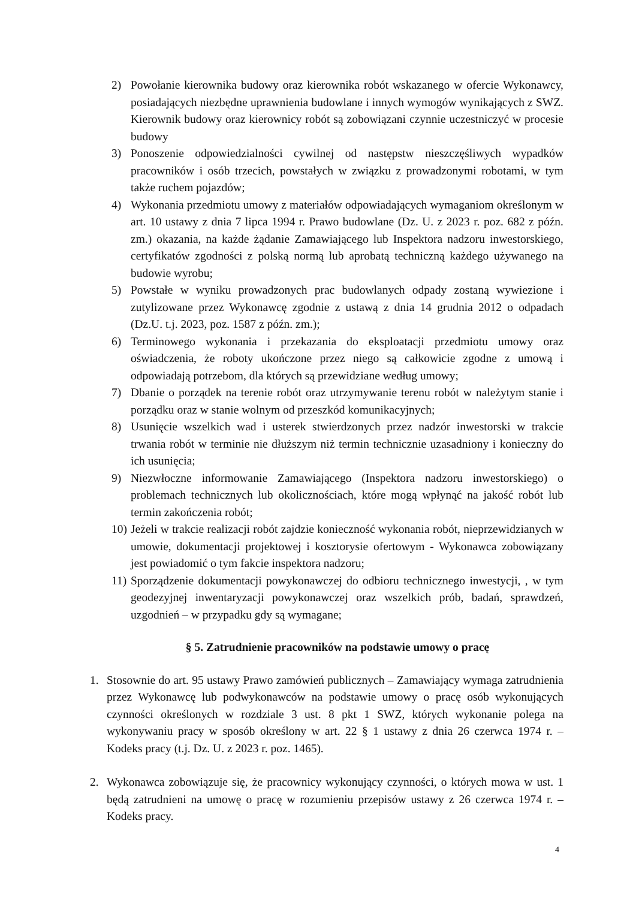2) Powołanie kierownika budowy oraz kierownika robót wskazanego w ofercie Wykonawcy, posiadających niezbędne uprawnienia budowlane i innych wymogów wynikających z SWZ. Kierownik budowy oraz kierownicy robót są zobowiązani czynnie uczestniczyć w procesie budowy
3) Ponoszenie odpowiedzialności cywilnej od następstw nieszczęśliwych wypadków pracowników i osób trzecich, powstałych w związku z prowadzonymi robotami, w tym także ruchem pojazdów;
4) Wykonania przedmiotu umowy z materiałów odpowiadających wymaganiom określonym w art. 10 ustawy z dnia 7 lipca 1994 r. Prawo budowlane (Dz. U. z 2023 r. poz. 682 z późn. zm.) okazania, na każde żądanie Zamawiającego lub Inspektora nadzoru inwestorskiego, certyfikatów zgodności z polską normą lub aprobatą techniczną każdego używanego na budowie wyrobu;
5) Powstałe w wyniku prowadzonych prac budowlanych odpady zostaną wywiezione i zutylizowane przez Wykonawcę zgodnie z ustawą z dnia 14 grudnia 2012 o odpadach (Dz.U. t.j. 2023, poz. 1587 z późn. zm.);
6) Terminowego wykonania i przekazania do eksploatacji przedmiotu umowy oraz oświadczenia, że roboty ukończone przez niego są całkowicie zgodne z umową i odpowiadają potrzebom, dla których są przewidziane według umowy;
7) Dbanie o porządek na terenie robót oraz utrzymywanie terenu robót w należytym stanie i porządku oraz w stanie wolnym od przeszkód komunikacyjnych;
8) Usunięcie wszelkich wad i usterek stwierdzonych przez nadzór inwestorski w trakcie trwania robót w terminie nie dłuższym niż termin technicznie uzasadniony i konieczny do ich usunięcia;
9) Niezwłoczne informowanie Zamawiającego (Inspektora nadzoru inwestorskiego) o problemach technicznych lub okolicznościach, które mogą wpłynąć na jakość robót lub termin zakończenia robót;
10)
Jeżeli w trakcie realizacji robót zajdzie konieczność wykonania robót, nieprzewidzianych w umowie, dokumentacji projektowej i kosztorysie ofertowym - Wykonawca zobowiązany jest powiadomić o tym fakcie inspektora nadzoru;
11)
Sporządzenie dokumentacji powykonawczej do odbioru technicznego inwestycji, , w tym geodezyjnej inwentaryzacji powykonawczej oraz wszelkich prób, badań, sprawdzeń, uzgodnień – w przypadku gdy są wymagane;
§ 5. Zatrudnienie pracowników na podstawie umowy o pracę
1. Stosownie do art. 95 ustawy Prawo zamówień publicznych – Zamawiający wymaga zatrudnienia przez Wykonawcę lub podwykonawców na podstawie umowy o pracę osób wykonujących czynności określonych w rozdziale 3 ust. 8 pkt 1 SWZ, których wykonanie polega na wykonywaniu pracy w sposób określony w art. 22 § 1 ustawy z dnia 26 czerwca 1974 r. – Kodeks pracy (t.j. Dz. U. z 2023 r. poz. 1465).
2. Wykonawca zobowiązuje się, że pracownicy wykonujący czynności, o których mowa w ust. 1 będą zatrudnieni na umowę o pracę w rozumieniu przepisów ustawy z 26 czerwca 1974 r. – Kodeks pracy.
4